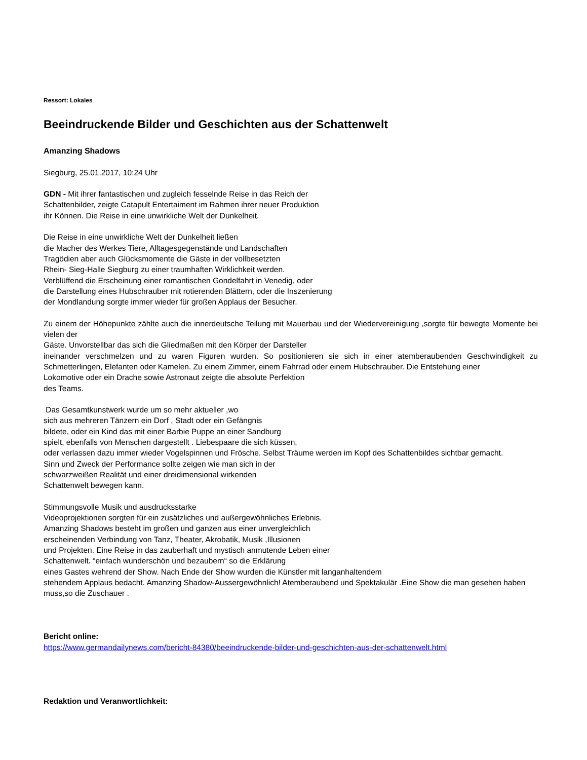Ressort: Lokales
Beeindruckende Bilder und Geschichten aus der Schattenwelt
Amanzing Shadows
Siegburg, 25.01.2017, 10:24 Uhr
GDN - Mit ihrer fantastischen und zugleich fesselnde Reise in das Reich der
Schattenbilder, zeigte Catapult Entertaiment im Rahmen ihrer neuer Produktion
ihr Können. Die Reise in eine unwirkliche Welt der Dunkelheit.
Die Reise in eine unwirkliche Welt der Dunkelheit ließen
die Macher des Werkes Tiere, Alltagesgegenstände und Landschaften
Tragödien aber auch Glücksmomente die Gäste in der vollbesetzten
Rhein- Sieg-Halle Siegburg zu einer traumhaften Wirklichkeit werden.
Verblüffend die Erscheinung einer romantischen Gondelfahrt in Venedig, oder
die Darstellung eines Hubschrauber mit rotierenden Blättern, oder die Inszenierung
der Mondlandung sorgte immer wieder für großen Applaus der Besucher.
Zu einem der Höhepunkte zählte auch die innerdeutsche Teilung mit Mauerbau und der Wiedervereinigung ,sorgte für bewegte Momente bei vielen der
Gäste. Unvorstellbar das sich die Gliedmaßen mit den Körper der Darsteller
ineinander verschmelzen und zu waren Figuren wurden. So positionieren sie sich in einer atemberaubenden Geschwindigkeit zu Schmetterlingen, Elefanten oder Kamelen. Zu einem Zimmer, einem Fahrrad oder einem Hubschrauber. Die Entstehung einer
Lokomotive oder ein Drache sowie Astronaut zeigte die absolute Perfektion
des Teams.
Das Gesamtkunstwerk wurde um so mehr aktueller ,wo
sich aus mehreren Tänzern ein Dorf , Stadt oder ein Gefängnis
bildete, oder ein Kind das mit einer Barbie Puppe an einer Sandburg
spielt, ebenfalls von Menschen dargestellt . Liebespaare die sich küssen,
oder verlassen dazu immer wieder Vogelspinnen und Frösche. Selbst Träume werden im Kopf des Schattenbildes sichtbar gemacht.
Sinn und Zweck der Performance sollte zeigen wie man sich in der
schwarzweißen Realität und einer dreidimensional wirkenden
Schattenwelt bewegen kann.
Stimmungsvolle Musik und ausdrucksstarke
Videoprojektionen sorgten für ein zusätzliches und außergewöhnliches Erlebnis.
Amanzing Shadows besteht im großen und ganzen aus einer unvergleichlich
erscheinenden Verbindung von Tanz, Theater, Akrobatik, Musik ,Illusionen
und Projekten. Eine Reise in das zauberhaft und mystisch anmutende Leben einer
Schattenwelt. “einfach wunderschön und bezaubern“ so die Erklärung
eines Gastes wehrend der Show. Nach Ende der Show wurden die Künstler mit langanhaltendem
stehendem Applaus bedacht. Amanzing Shadow-Aussergewöhnlich! Atemberaubend und Spektakulär .Eine Show die man gesehen haben muss,so die Zuschauer .
Bericht online:
https://www.germandailynews.com/bericht-84380/beeindruckende-bilder-und-geschichten-aus-der-schattenwelt.html
Redaktion und Veranwortlichkeit: